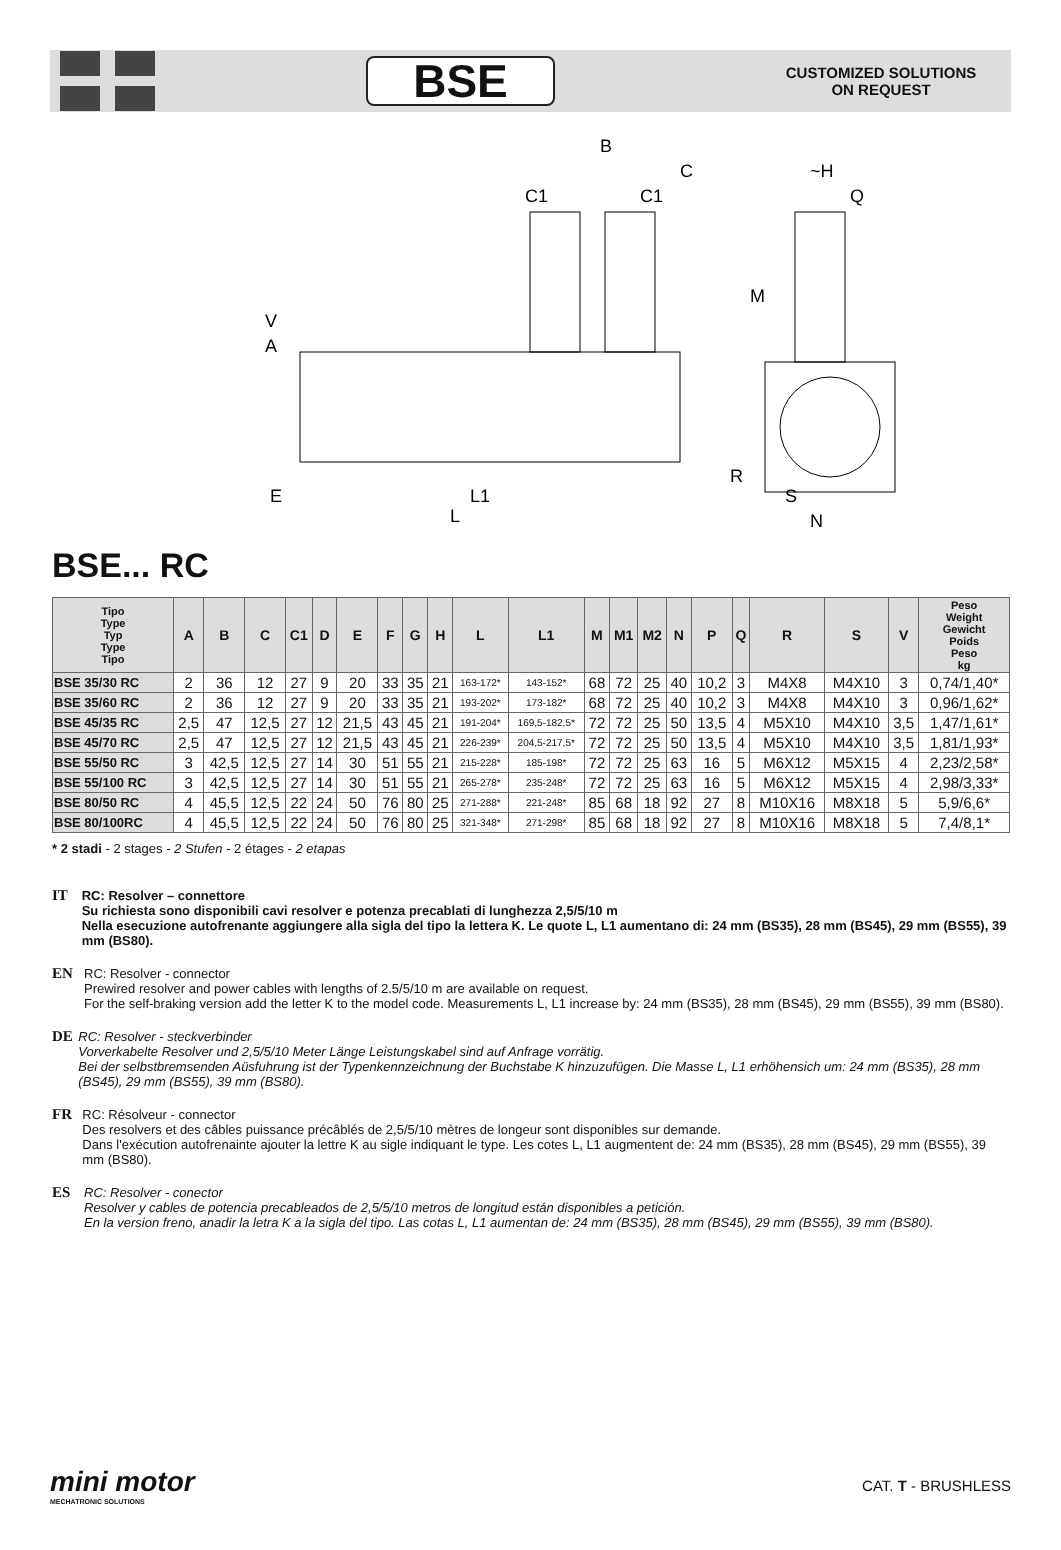BSE
CUSTOMIZED SOLUTIONS
ON REQUEST
B
C
C1
C1
~H
Q
V
A
E
L1
L
S
N
M
R
BSE... RC
| Tipo Type Typ Type Tipo | A | B | C | C1 | D | E | F | G | H | L | L1 | M | M1 | M2 | N | P | Q | R | S | V | Peso Weight Gewicht Poids Peso kg |
| --- | --- | --- | --- | --- | --- | --- | --- | --- | --- | --- | --- | --- | --- | --- | --- | --- | --- | --- | --- | --- | --- |
| BSE 35/30 RC | 2 | 36 | 12 | 27 | 9 | 20 | 33 | 35 | 21 | 163-172* | 143-152* | 68 | 72 | 25 | 40 | 10,2 | 3 | M4X8 | M4X10 | 3 | 0,74/1,40* |
| BSE 35/60 RC | 2 | 36 | 12 | 27 | 9 | 20 | 33 | 35 | 21 | 193-202* | 173-182* | 68 | 72 | 25 | 40 | 10,2 | 3 | M4X8 | M4X10 | 3 | 0,96/1,62* |
| BSE 45/35 RC | 2,5 | 47 | 12,5 | 27 | 12 | 21,5 | 43 | 45 | 21 | 191-204* | 169,5-182,5* | 72 | 72 | 25 | 50 | 13,5 | 4 | M5X10 | M4X10 | 3,5 | 1,47/1,61* |
| BSE 45/70 RC | 2,5 | 47 | 12,5 | 27 | 12 | 21,5 | 43 | 45 | 21 | 226-239* | 204,5-217,5* | 72 | 72 | 25 | 50 | 13,5 | 4 | M5X10 | M4X10 | 3,5 | 1,81/1,93* |
| BSE 55/50 RC | 3 | 42,5 | 12,5 | 27 | 14 | 30 | 51 | 55 | 21 | 215-228* | 185-198* | 72 | 72 | 25 | 63 | 16 | 5 | M6X12 | M5X15 | 4 | 2,23/2,58* |
| BSE 55/100 RC | 3 | 42,5 | 12,5 | 27 | 14 | 30 | 51 | 55 | 21 | 265-278* | 235-248* | 72 | 72 | 25 | 63 | 16 | 5 | M6X12 | M5X15 | 4 | 2,98/3,33* |
| BSE 80/50 RC | 4 | 45,5 | 12,5 | 22 | 24 | 50 | 76 | 80 | 25 | 271-288* | 221-248* | 85 | 68 | 18 | 92 | 27 | 8 | M10X16 | M8X18 | 5 | 5,9/6,6* |
| BSE 80/100RC | 4 | 45,5 | 12,5 | 22 | 24 | 50 | 76 | 80 | 25 | 321-348* | 271-298* | 85 | 68 | 18 | 92 | 27 | 8 | M10X16 | M8X18 | 5 | 7,4/8,1* |
* 2 stadi - 2 stages - 2 Stufen - 2 étages - 2 etapas
IT
RC: Resolver – connettore
Su richiesta sono disponibili cavi resolver e potenza precablati di lunghezza 2,5/5/10 m
Nella esecuzione autofrenante aggiungere alla sigla del tipo la lettera K. Le quote L, L1 aumentano di: 24 mm (BS35), 28 mm (BS45), 29 mm (BS55), 39 mm (BS80).
EN
RC: Resolver - connector
Prewired resolver and power cables with lengths of 2.5/5/10 m are available on request.
For the self-braking version add the letter K to the model code. Measurements L, L1 increase by: 24 mm (BS35), 28 mm (BS45), 29 mm (BS55), 39 mm (BS80).
DE
RC: Resolver - steckverbinder
Vorverkabelte Resolver und 2,5/5/10 Meter Länge Leistungskabel sind auf Anfrage vorrätig.
Bei der selbstbremsenden Aüsfuhrung ist der Typenkennzeichnung der Buchstabe K hinzuzufügen. Die Masse L, L1 erhöhensich um: 24 mm (BS35), 28 mm (BS45), 29 mm (BS55), 39 mm (BS80).
FR
RC: Résolveur - connector
Des resolvers et des câbles puissance précâblés de 2,5/5/10 mètres de longeur sont disponibles sur demande.
Dans l'exécution autofrenainte ajouter la lettre K au sigle indiquant le type. Les cotes L, L1 augmentent de: 24 mm (BS35), 28 mm (BS45), 29 mm (BS55), 39 mm (BS80).
ES
RC: Resolver - conector
Resolver y cables de potencia precableados de 2,5/5/10 metros de longitud están disponibles a petición.
En la version freno, anadir la letra K a la sigla del tipo. Las cotas L, L1 aumentan de: 24 mm (BS35), 28 mm (BS45), 29 mm (BS55), 39 mm (BS80).
mini motor
MECHATRONIC SOLUTIONS
CAT. T - BRUSHLESS